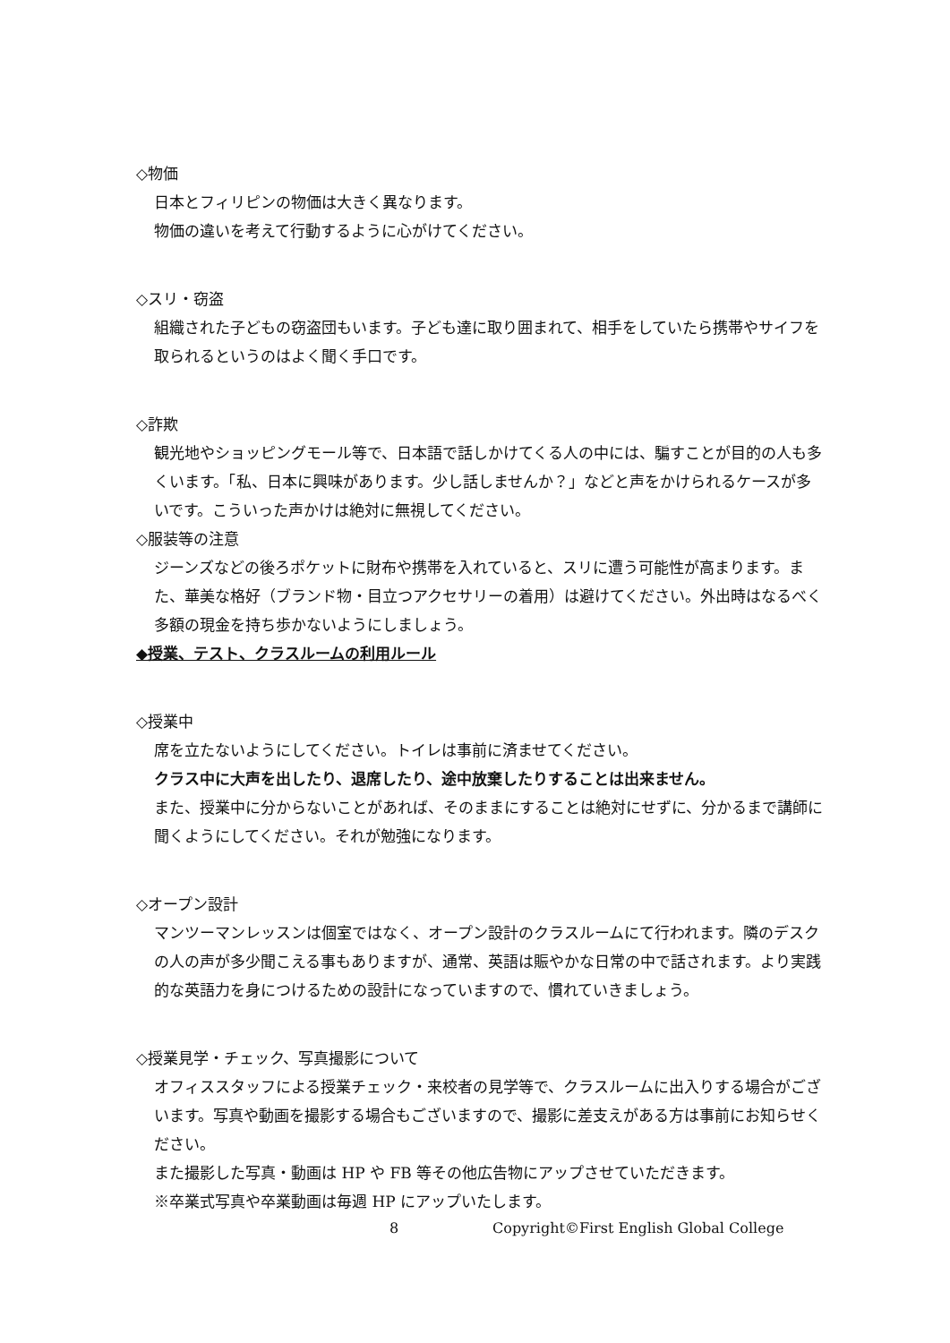◇物価
日本とフィリピンの物価は大きく異なります。
物価の違いを考えて行動するように心がけてください。
◇スリ・窃盗
組織された子どもの窃盗団もいます。子ども達に取り囲まれて、相手をしていたら携帯やサイフを取られるというのはよく聞く手口です。
◇詐欺
観光地やショッピングモール等で、日本語で話しかけてくる人の中には、騙すことが目的の人も多くいます。「私、日本に興味があります。少し話しませんか？」などと声をかけられるケースが多いです。こういった声かけは絶対に無視してください。
◇服装等の注意
ジーンズなどの後ろポケットに財布や携帯を入れていると、スリに遭う可能性が高まります。また、華美な格好（ブランド物・目立つアクセサリーの着用）は避けてください。外出時はなるべく多額の現金を持ち歩かないようにしましょう。
◆授業、テスト、クラスルームの利用ルール
◇授業中
席を立たないようにしてください。トイレは事前に済ませてください。
クラス中に大声を出したり、退席したり、途中放棄したりすることは出来ません。
また、授業中に分からないことがあれば、そのままにすることは絶対にせずに、分かるまで講師に聞くようにしてください。それが勉強になります。
◇オープン設計
マンツーマンレッスンは個室ではなく、オープン設計のクラスルームにて行われます。隣のデスクの人の声が多少聞こえる事もありますが、通常、英語は賑やかな日常の中で話されます。より実践的な英語力を身につけるための設計になっていますので、慣れていきましょう。
◇授業見学・チェック、写真撮影について
オフィススタッフによる授業チェック・来校者の見学等で、クラスルームに出入りする場合がございます。写真や動画を撮影する場合もございますので、撮影に差支えがある方は事前にお知らせください。
また撮影した写真・動画は HP や FB 等その他広告物にアップさせていただきます。
※卒業式写真や卒業動画は毎週 HP にアップいたします。
8 Copyright©First English Global College